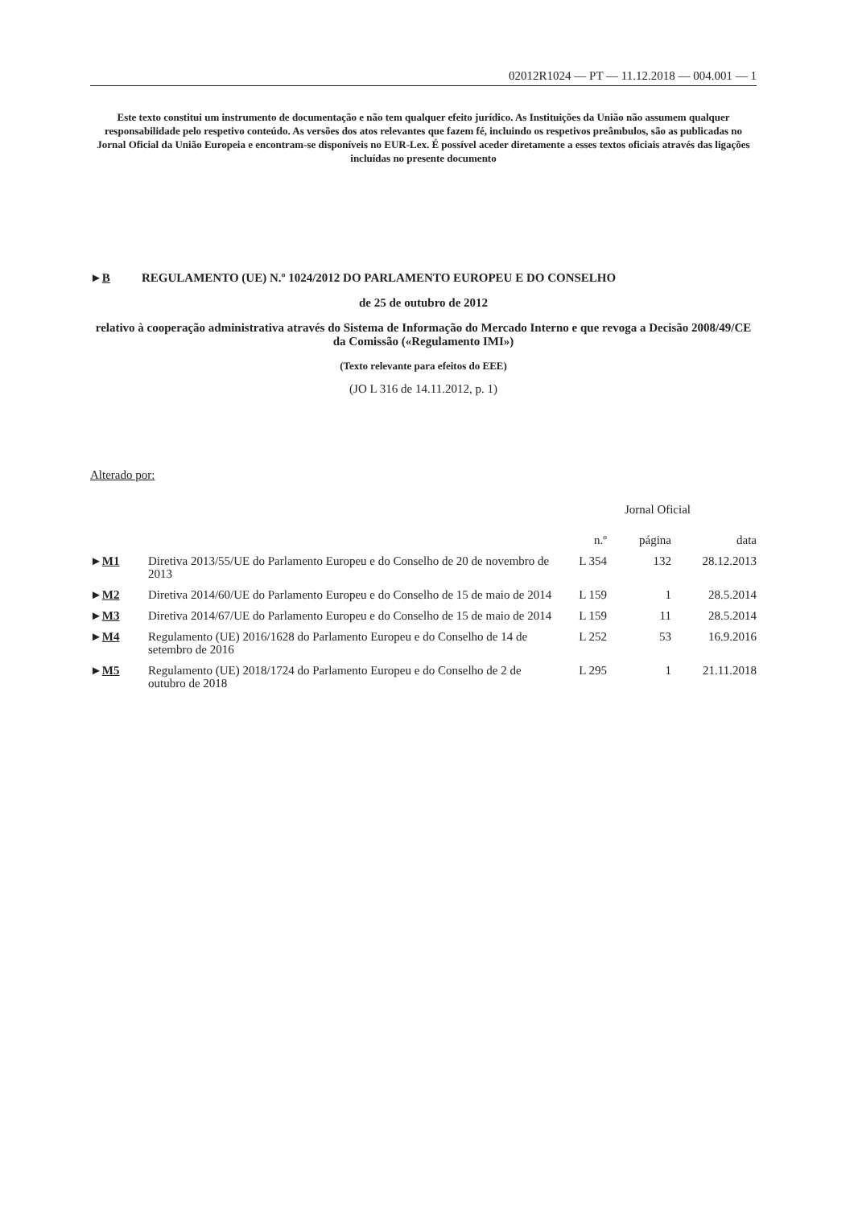02012R1024 — PT — 11.12.2018 — 004.001 — 1
Este texto constitui um instrumento de documentação e não tem qualquer efeito jurídico. As Instituições da União não assumem qualquer responsabilidade pelo respetivo conteúdo. As versões dos atos relevantes que fazem fé, incluindo os respetivos preâmbulos, são as publicadas no Jornal Oficial da União Europeia e encontram-se disponíveis no EUR-Lex. É possível aceder diretamente a esses textos oficiais através das ligações incluídas no presente documento
►B REGULAMENTO (UE) N.º 1024/2012 DO PARLAMENTO EUROPEU E DO CONSELHO
de 25 de outubro de 2012
relativo à cooperação administrativa através do Sistema de Informação do Mercado Interno e que revoga a Decisão 2008/49/CE da Comissão («Regulamento IMI»)
(Texto relevante para efeitos do EEE)
(JO L 316 de 14.11.2012, p. 1)
Alterado por:
| | | Jornal Oficial | | |
| --- | --- | --- | --- | --- |
| | | n.º | página | data |
| ► M1 | Diretiva 2013/55/UE do Parlamento Europeu e do Conselho de 20 de novembro de 2013 | L 354 | 132 | 28.12.2013 |
| ► M2 | Diretiva 2014/60/UE do Parlamento Europeu e do Conselho de 15 de maio de 2014 | L 159 | 1 | 28.5.2014 |
| ► M3 | Diretiva 2014/67/UE do Parlamento Europeu e do Conselho de 15 de maio de 2014 | L 159 | 11 | 28.5.2014 |
| ► M4 | Regulamento (UE) 2016/1628 do Parlamento Europeu e do Conselho de 14 de setembro de 2016 | L 252 | 53 | 16.9.2016 |
| ► M5 | Regulamento (UE) 2018/1724 do Parlamento Europeu e do Conselho de 2 de outubro de 2018 | L 295 | 1 | 21.11.2018 |